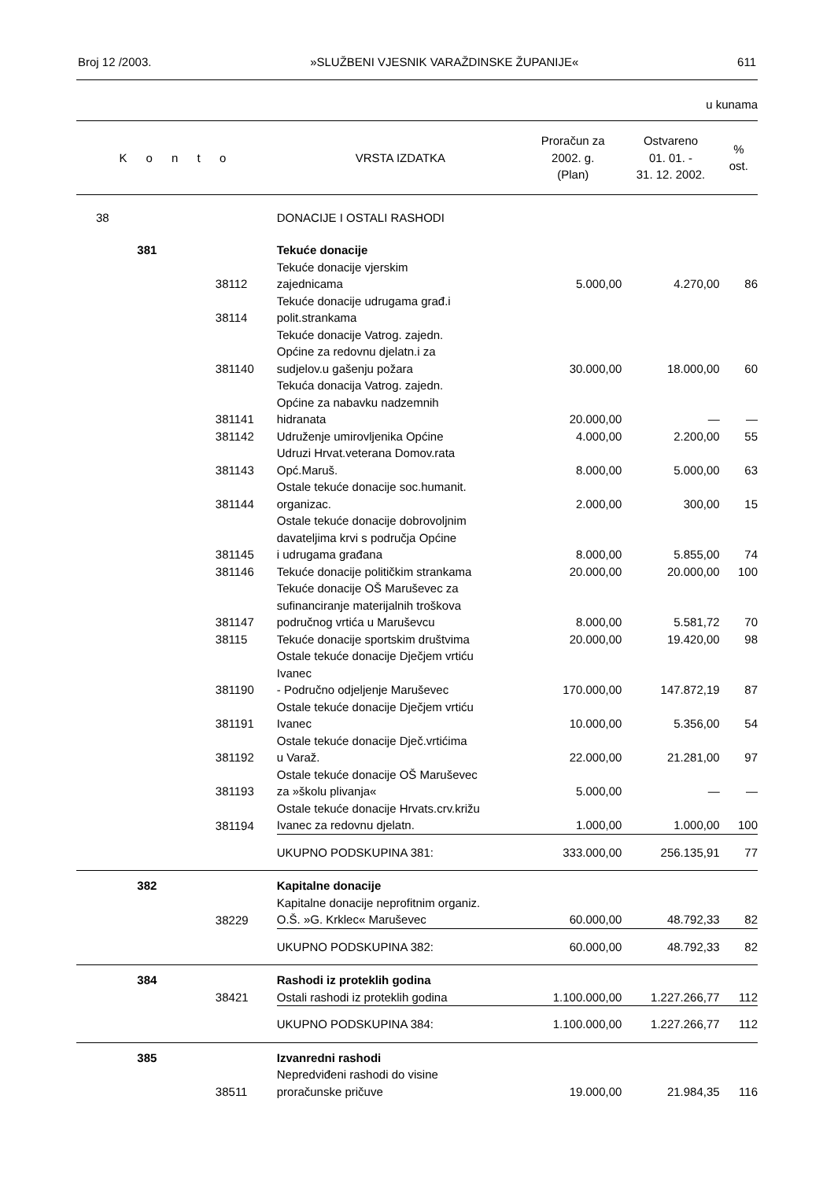Broj 12 /2003. »SLUŽBENI VJESNIK VARAŽDINSKE ŽUPANIJE« 611
u kunama
| K o n t o | | | VRSTA IZDATKA | Proračun za 2002. g. (Plan) | Ostvareno 01. 01. - 31. 12. 2002. | % ost. |
| --- | --- | --- | --- | --- | --- | --- |
| 38 | | | DONACIJE I OSTALI RASHODI | | | |
| | 381 | | Tekuće donacije | | | |
| | | 38112 | Tekuće donacije vjerskim zajednicama | 5.000,00 | 4.270,00 | 86 |
| | | 38114 | Tekuće donacije udrugama građ.i polit.strankama | | | |
| | | 381140 | Tekuće donacije Vatrog. zajedn. Općine za redovnu djelatn.i za sudjelov.u gašenju požara | 30.000,00 | 18.000,00 | 60 |
| | | 381141 | Tekuća donacija Vatrog. zajedn. Općine za nabavku nadzemnih hidranata | 20.000,00 | — | — |
| | | 381142 | Udruženje umirovljenika Općine | 4.000,00 | 2.200,00 | 55 |
| | | 381143 | Udruzi Hrvat.veterana Domov.rata Opć.Maruš. | 8.000,00 | 5.000,00 | 63 |
| | | 381144 | Ostale tekuće donacije soc.humanit. organizac. | 2.000,00 | 300,00 | 15 |
| | | 381145 | Ostale tekuće donacije dobrovoljnim davateljima krvi s područja Općine i udrugama građana | 8.000,00 | 5.855,00 | 74 |
| | | 381146 | Tekuće donacije političkim strankama | 20.000,00 | 20.000,00 | 100 |
| | | 381147 | Tekuće donacije OŠ Maruševec za sufinanciranje materijalnih troškova područnog vrtića u Maruševcu | 8.000,00 | 5.581,72 | 70 |
| | | 38115 | Tekuće donacije sportskim društvima | 20.000,00 | 19.420,00 | 98 |
| | | 381190 | Ostale tekuće donacije Dječjem vrtiću Ivanec - Područno odjeljenje Maruševec | 170.000,00 | 147.872,19 | 87 |
| | | 381191 | Ostale tekuće donacije Dječjem vrtiću Ivanec | 10.000,00 | 5.356,00 | 54 |
| | | 381192 | Ostale tekuće donacije Dječ.vrtićima u Varaž. | 22.000,00 | 21.281,00 | 97 |
| | | 381193 | Ostale tekuće donacije OŠ Maruševec za »školu plivanja« | 5.000,00 | — | — |
| | | 381194 | Ostale tekuće donacije Hrvats.crv.križu Ivanec za redovnu djelatn. | 1.000,00 | 1.000,00 | 100 |
| | | | UKUPNO PODSKUPINA 381: | 333.000,00 | 256.135,91 | 77 |
| | 382 | | Kapitalne donacije | | | |
| | | 38229 | Kapitalne donacije neprofitnim organiz. O.Š. »G. Krklec« Maruševec | 60.000,00 | 48.792,33 | 82 |
| | | | UKUPNO PODSKUPINA 382: | 60.000,00 | 48.792,33 | 82 |
| | 384 | | Rashodi iz proteklih godina | | | |
| | | 38421 | Ostali rashodi iz proteklih godina | 1.100.000,00 | 1.227.266,77 | 112 |
| | | | UKUPNO PODSKUPINA 384: | 1.100.000,00 | 1.227.266,77 | 112 |
| | 385 | | Izvanredni rashodi | | | |
| | | 38511 | Nepredviđeni rashodi do visine proračunske pričuve | 19.000,00 | 21.984,35 | 116 |